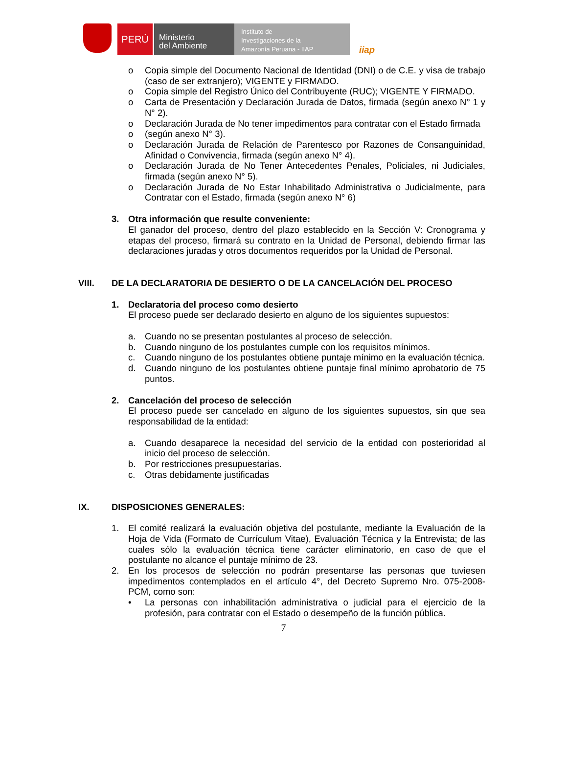PERÚ
Ministerio
del Ambiente
Instituto de
Investigaciones de la
Amazonía Peruana - IIAP
iiap
o Copia simple del Documento Nacional de Identidad (DNI) o de C.E. y visa de trabajo (caso de ser extranjero); VIGENTE y FIRMADO.
o Copia simple del Registro Único del Contribuyente (RUC); VIGENTE Y FIRMADO.
o Carta de Presentación y Declaración Jurada de Datos, firmada (según anexo N° 1 y N° 2).
o Declaración Jurada de No tener impedimentos para contratar con el Estado firmada
o (según anexo N° 3).
o Declaración Jurada de Relación de Parentesco por Razones de Consanguinidad, Afinidad o Convivencia, firmada (según anexo N° 4).
o Declaración Jurada de No Tener Antecedentes Penales, Policiales, ni Judiciales, firmada (según anexo N° 5).
o Declaración Jurada de No Estar Inhabilitado Administrativa o Judicialmente, para Contratar con el Estado, firmada (según anexo N° 6)
3. Otra información que resulte conveniente:
El ganador del proceso, dentro del plazo establecido en la Sección V: Cronograma y etapas del proceso, firmará su contrato en la Unidad de Personal, debiendo firmar las declaraciones juradas y otros documentos requeridos por la Unidad de Personal.
VIII. DE LA DECLARATORIA DE DESIERTO O DE LA CANCELACIÓN DEL PROCESO
1. Declaratoria del proceso como desierto
El proceso puede ser declarado desierto en alguno de los siguientes supuestos:
a. Cuando no se presentan postulantes al proceso de selección.
b. Cuando ninguno de los postulantes cumple con los requisitos mínimos.
c. Cuando ninguno de los postulantes obtiene puntaje mínimo en la evaluación técnica.
d. Cuando ninguno de los postulantes obtiene puntaje final mínimo aprobatorio de 75 puntos.
2. Cancelación del proceso de selección
El proceso puede ser cancelado en alguno de los siguientes supuestos, sin que sea responsabilidad de la entidad:
a. Cuando desaparece la necesidad del servicio de la entidad con posterioridad al inicio del proceso de selección.
b. Por restricciones presupuestarias.
c. Otras debidamente justificadas
IX. DISPOSICIONES GENERALES:
1. El comité realizará la evaluación objetiva del postulante, mediante la Evaluación de la Hoja de Vida (Formato de Currículum Vitae), Evaluación Técnica y la Entrevista; de las cuales sólo la evaluación técnica tiene carácter eliminatorio, en caso de que el postulante no alcance el puntaje mínimo de 23.
2. En los procesos de selección no podrán presentarse las personas que tuviesen impedimentos contemplados en el artículo 4°, del Decreto Supremo Nro. 075-2008-PCM, como son:
• La personas con inhabilitación administrativa o judicial para el ejercicio de la profesión, para contratar con el Estado o desempeño de la función pública.
7